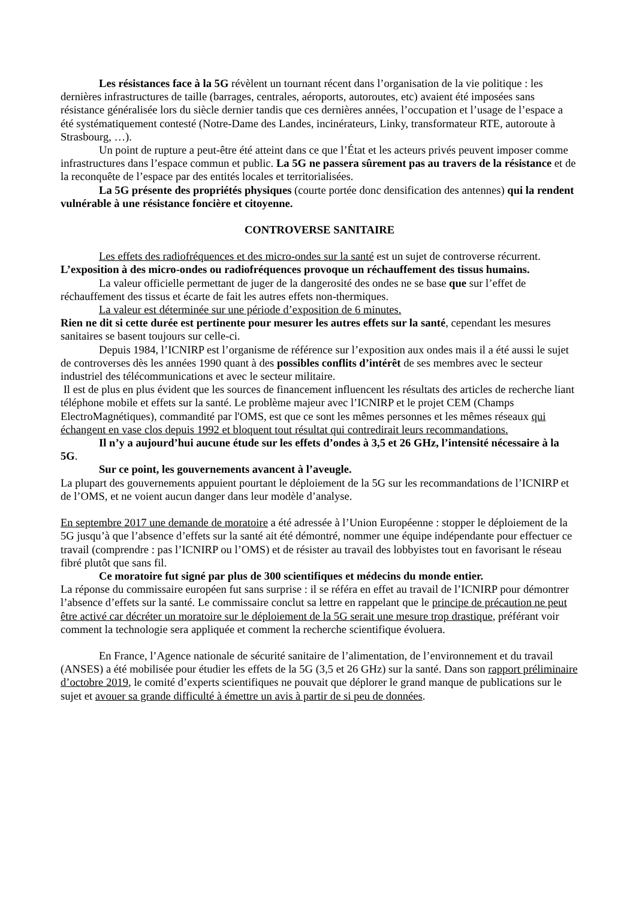Les résistances face à la 5G révèlent un tournant récent dans l’organisation de la vie politique : les dernières infrastructures de taille (barrages, centrales, aéroports, autoroutes, etc) avaient été imposées sans résistance généralisée lors du siècle dernier tandis que ces dernières années, l’occupation et l’usage de l’espace a été systématiquement contesté (Notre-Dame des Landes, incinérateurs, Linky, transformateur RTE, autoroute à Strasbourg, …).
Un point de rupture a peut-être été atteint dans ce que l’État et les acteurs privés peuvent imposer comme infrastructures dans l’espace commun et public. La 5G ne passera sûrement pas au travers de la résistance et de la reconquête de l’espace par des entités locales et territorialisées.
La 5G présente des propriétés physiques (courte portée donc densification des antennes) qui la rendent vulnérable à une résistance foncière et citoyenne.
CONTROVERSE SANITAIRE
Les effets des radiofréquences et des micro-ondes sur la santé est un sujet de controverse récurrent. L’exposition à des micro-ondes ou radiofréquences provoque un réchauffement des tissus humains.
La valeur officielle permettant de juger de la dangerosité des ondes ne se base que sur l’effet de réchauffement des tissus et écarte de fait les autres effets non-thermiques.
La valeur est déterminée sur une période d’exposition de 6 minutes.
Rien ne dit si cette durée est pertinente pour mesurer les autres effets sur la santé, cependant les mesures sanitaires se basent toujours sur celle-ci.
Depuis 1984, l’ICNIRP est l’organisme de référence sur l’exposition aux ondes mais il a été aussi le sujet de controverses dès les années 1990 quant à des possibles conflits d’intérêt de ses membres avec le secteur industriel des télécommunications et avec le secteur militaire.
Il est de plus en plus évident que les sources de financement influencent les résultats des articles de recherche liant téléphone mobile et effets sur la santé. Le problème majeur avec l’ICNIRP et le projet CEM (Champs ElectroMagnétiques), commandité par l'OMS, est que ce sont les mêmes personnes et les mêmes réseaux qui échangent en vase clos depuis 1992 et bloquent tout résultat qui contredirait leurs recommandations.
Il n’y a aujourd’hui aucune étude sur les effets d’ondes à 3,5 et 26 GHz, l’intensité nécessaire à la 5G.
Sur ce point, les gouvernements avancent à l’aveugle.
La plupart des gouvernements appuient pourtant le déploiement de la 5G sur les recommandations de l’ICNIRP et de l’OMS, et ne voient aucun danger dans leur modèle d’analyse.
En septembre 2017 une demande de moratoire a été adressée à l’Union Européenne : stopper le déploiement de la 5G jusqu’à que l’absence d’effets sur la santé ait été démontré, nommer une équipe indépendante pour effectuer ce travail (comprendre : pas l’ICNIRP ou l’OMS) et de résister au travail des lobbyistes tout en favorisant le réseau fibré plutôt que sans fil.
Ce moratoire fut signé par plus de 300 scientifiques et médecins du monde entier.
La réponse du commissaire européen fut sans surprise : il se référa en effet au travail de l’ICNIRP pour démontrer l’absence d’effets sur la santé. Le commissaire conclut sa lettre en rappelant que le principe de précaution ne peut être activé car décréter un moratoire sur le déploiement de la 5G serait une mesure trop drastique, préférant voir comment la technologie sera appliquée et comment la recherche scientifique évoluera.
En France, l’Agence nationale de sécurité sanitaire de l’alimentation, de l’environnement et du travail (ANSES) a été mobilisée pour étudier les effets de la 5G (3,5 et 26 GHz) sur la santé. Dans son rapport préliminaire d’octobre 2019, le comité d’experts scientifiques ne pouvait que déplorer le grand manque de publications sur le sujet et avouer sa grande difficulté à émettre un avis à partir de si peu de données.